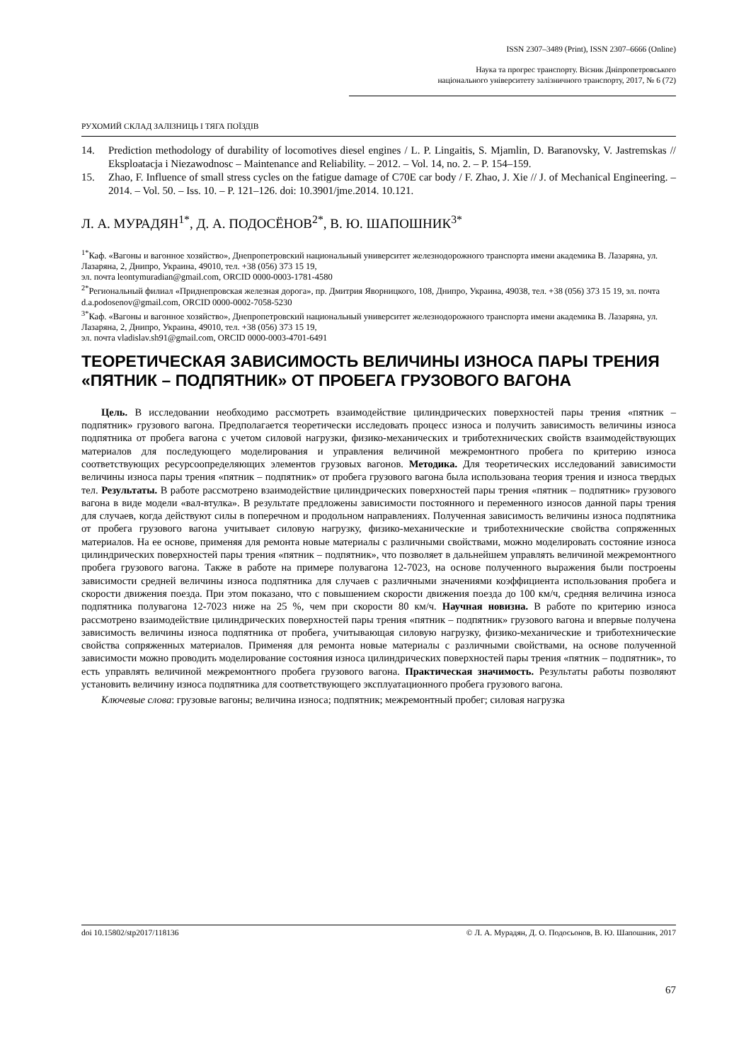ISSN 2307–3489 (Print), ISSN 2307–6666 (Online)
Наука та прогрес транспорту. Вісник Дніпропетровського
національного університету залізничного транспорту, 2017, № 6 (72)
РУХОМИЙ СКЛАД ЗАЛІЗНИЦЬ І ТЯГА ПОЇЗДІВ
14. Prediction methodology of durability of locomotives diesel engines / L. P. Lingaitis, S. Mjamlin, D. Baranovsky, V. Jastremskas // Eksploatacja i Niezawodnosc – Maintenance and Reliability. – 2012. – Vol. 14, no. 2. – P. 154–159.
15. Zhao, F. Influence of small stress cycles on the fatigue damage of C70E car body / F. Zhao, J. Xie // J. of Mechanical Engineering. – 2014. – Vol. 50. – Iss. 10. – P. 121–126. doi: 10.3901/jme.2014. 10.121.
Л. А. МУРАДЯН<sup>1*</sup>, Д. А. ПОДОСЁНОВ<sup>2*</sup>, В. Ю. ШАПОШНИК<sup>3*</sup>
<sup>1*</sup>Каф. «Вагоны и вагонное хозяйство», Днепропетровский национальный университет железнодорожного транспорта имени академика В. Лазаряна, ул. Лазаряна, 2, Днипро, Украина, 49010, тел. +38 (056) 373 15 19,
эл. почта leontymuradian@gmail.com, ORCID 0000-0003-1781-4580
<sup>2*</sup>Региональный филиал «Приднепровская железная дорога», пр. Дмитрия Яворницкого, 108, Днипро, Украина, 49038, тел. +38 (056) 373 15 19, эл. почта d.a.podosenov@gmail.com, ORCID 0000-0002-7058-5230
<sup>3*</sup>Каф. «Вагоны и вагонное хозяйство», Днепропетровский национальный университет железнодорожного транспорта имени академика В. Лазаряна, ул. Лазаряна, 2, Днипро, Украина, 49010, тел. +38 (056) 373 15 19,
эл. почта vladislav.sh91@gmail.com, ORCID 0000-0003-4701-6491
ТЕОРЕТИЧЕСКАЯ ЗАВИСИМОСТЬ ВЕЛИЧИНЫ ИЗНОСА ПАРЫ ТРЕНИЯ «ПЯТНИК – ПОДПЯТНИК» ОТ ПРОБЕГА ГРУЗОВОГО ВАГОНА
Цель. В исследовании необходимо рассмотреть взаимодействие цилиндрических поверхностей пары трения «пятник – подпятник» грузового вагона. Предполагается теоретически исследовать процесс износа и получить зависимость величины износа подпятника от пробега вагона с учетом силовой нагрузки, физико-механических и триботехнических свойств взаимодействующих материалов для последующего моделирования и управления величиной межремонтного пробега по критерию износа соответствующих ресурсоопределяющих элементов грузовых вагонов. Методика. Для теоретических исследований зависимости величины износа пары трения «пятник – подпятник» от пробега грузового вагона была использована теория трения и износа твердых тел. Результаты. В работе рассмотрено взаимодействие цилиндрических поверхностей пары трения «пятник – подпятник» грузового вагона в виде модели «вал-втулка». В результате предложены зависимости постоянного и переменного износов данной пары трения для случаев, когда действуют силы в поперечном и продольном направлениях. Полученная зависимость величины износа подпятника от пробега грузового вагона учитывает силовую нагрузку, физико-механические и триботехнические свойства сопряженных материалов. На ее основе, применяя для ремонта новые материалы с различными свойствами, можно моделировать состояние износа цилиндрических поверхностей пары трения «пятник – подпятник», что позволяет в дальнейшем управлять величиной межремонтного пробега грузового вагона. Также в работе на примере полувагона 12-7023, на основе полученного выражения были построены зависимости средней величины износа подпятника для случаев с различными значениями коэффициента использования пробега и скорости движения поезда. При этом показано, что с повышением скорости движения поезда до 100 км/ч, средняя величина износа подпятника полувагона 12-7023 ниже на 25 %, чем при скорости 80 км/ч. Научная новизна. В работе по критерию износа рассмотрено взаимодействие цилиндрических поверхностей пары трения «пятник – подпятник» грузового вагона и впервые получена зависимость величины износа подпятника от пробега, учитывающая силовую нагрузку, физико-механические и триботехнические свойства сопряженных материалов. Применяя для ремонта новые материалы с различными свойствами, на основе полученной зависимости можно проводить моделирование состояния износа цилиндрических поверхностей пары трения «пятник – подпятник», то есть управлять величиной межремонтного пробега грузового вагона. Практическая значимость. Результаты работы позволяют установить величину износа подпятника для соответствующего эксплуатационного пробега грузового вагона.
Ключевые слова: грузовые вагоны; величина износа; подпятник; межремонтный пробег; силовая нагрузка
doi 10.15802/stp2017/118136 © Л. А. Мурадян, Д. О. Подосьонов, В. Ю. Шапошник, 2017
67